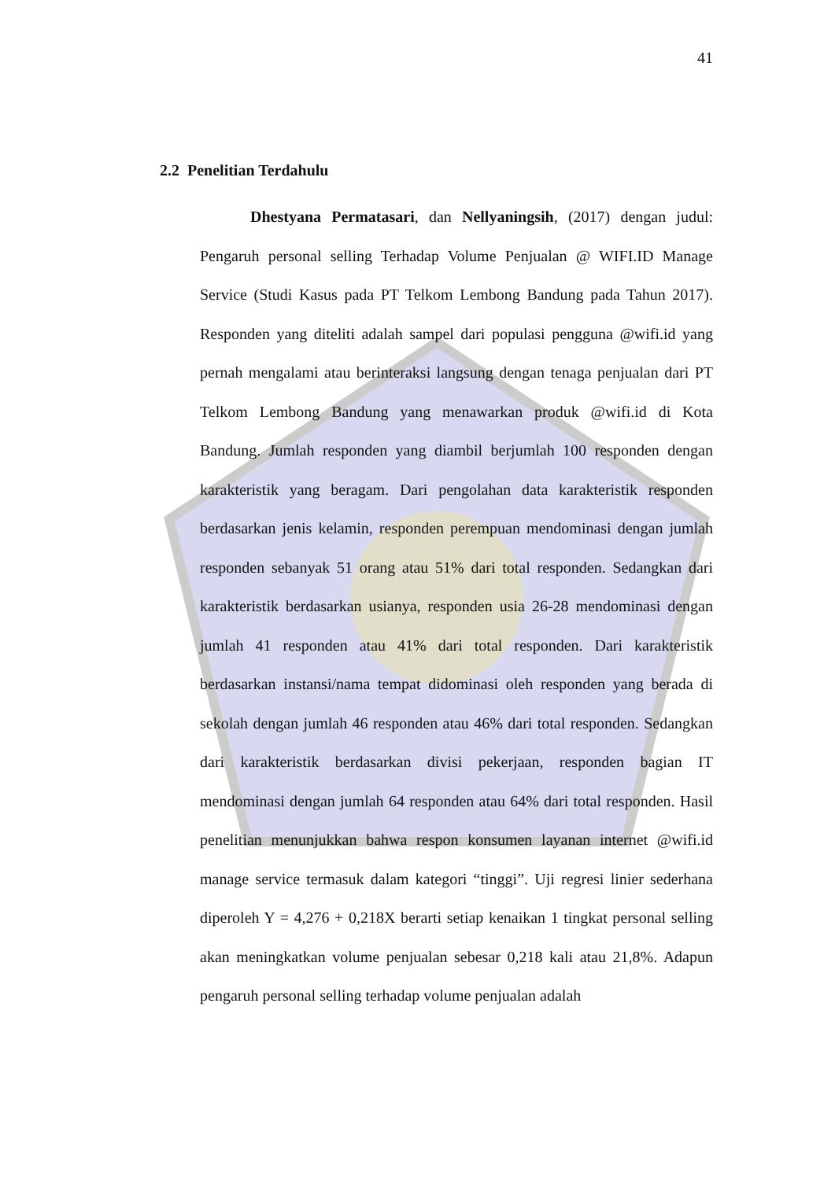41
2.2 Penelitian Terdahulu
Dhestyana Permatasari, dan Nellyaningsih, (2017) dengan judul: Pengaruh personal selling Terhadap Volume Penjualan @ WIFI.ID Manage Service (Studi Kasus pada PT Telkom Lembong Bandung pada Tahun 2017). Responden yang diteliti adalah sampel dari populasi pengguna @wifi.id yang pernah mengalami atau berinteraksi langsung dengan tenaga penjualan dari PT Telkom Lembong Bandung yang menawarkan produk @wifi.id di Kota Bandung. Jumlah responden yang diambil berjumlah 100 responden dengan karakteristik yang beragam. Dari pengolahan data karakteristik responden berdasarkan jenis kelamin, responden perempuan mendominasi dengan jumlah responden sebanyak 51 orang atau 51% dari total responden. Sedangkan dari karakteristik berdasarkan usianya, responden usia 26-28 mendominasi dengan jumlah 41 responden atau 41% dari total responden. Dari karakteristik berdasarkan instansi/nama tempat didominasi oleh responden yang berada di sekolah dengan jumlah 46 responden atau 46% dari total responden. Sedangkan dari karakteristik berdasarkan divisi pekerjaan, responden bagian IT mendominasi dengan jumlah 64 responden atau 64% dari total responden. Hasil penelitian menunjukkan bahwa respon konsumen layanan internet @wifi.id manage service termasuk dalam kategori “tinggi”. Uji regresi linier sederhana diperoleh Y = 4,276 + 0,218X berarti setiap kenaikan 1 tingkat personal selling akan meningkatkan volume penjualan sebesar 0,218 kali atau 21,8%. Adapun pengaruh personal selling terhadap volume penjualan adalah